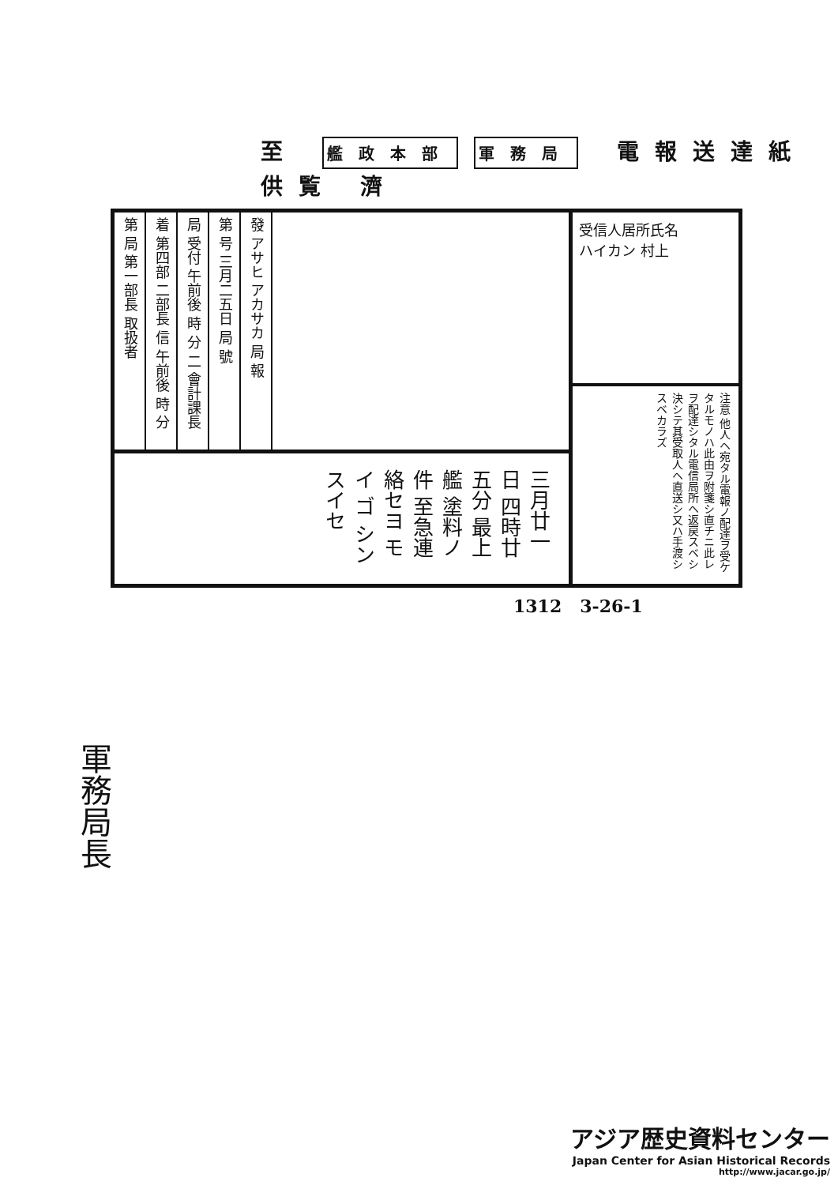至 艦政本部 軍務局 電報送達紙 供覧 濟
第 局 第一部長 取扱者
着 第四部 二部長 信 午前後 時 分
局 受付 午前後 時 分 二 會計課長
第 号 三月二五日 局 號
發 アサヒ アカサカ 局 報
三月廿一日 四時廿五分 最上艦 塗料ノ件 至急連絡セヨ モイ ゴ シンスイセ
受信人居所氏名
ハイカン 村上
注意 他人ヘ宛タル電報ノ配達ヲ受ケタルモノハ此由ヲ附箋シ直チニ此レヲ配達シタル電信局所ヘ返戻スベシ決シテ其受取人ヘ直送シ又ハ手渡シスベカラズ
1312 3-26-1
軍務局長
アジア歴史資料センター
Japan Center for Asian Historical Records
http://www.jacar.go.jp/